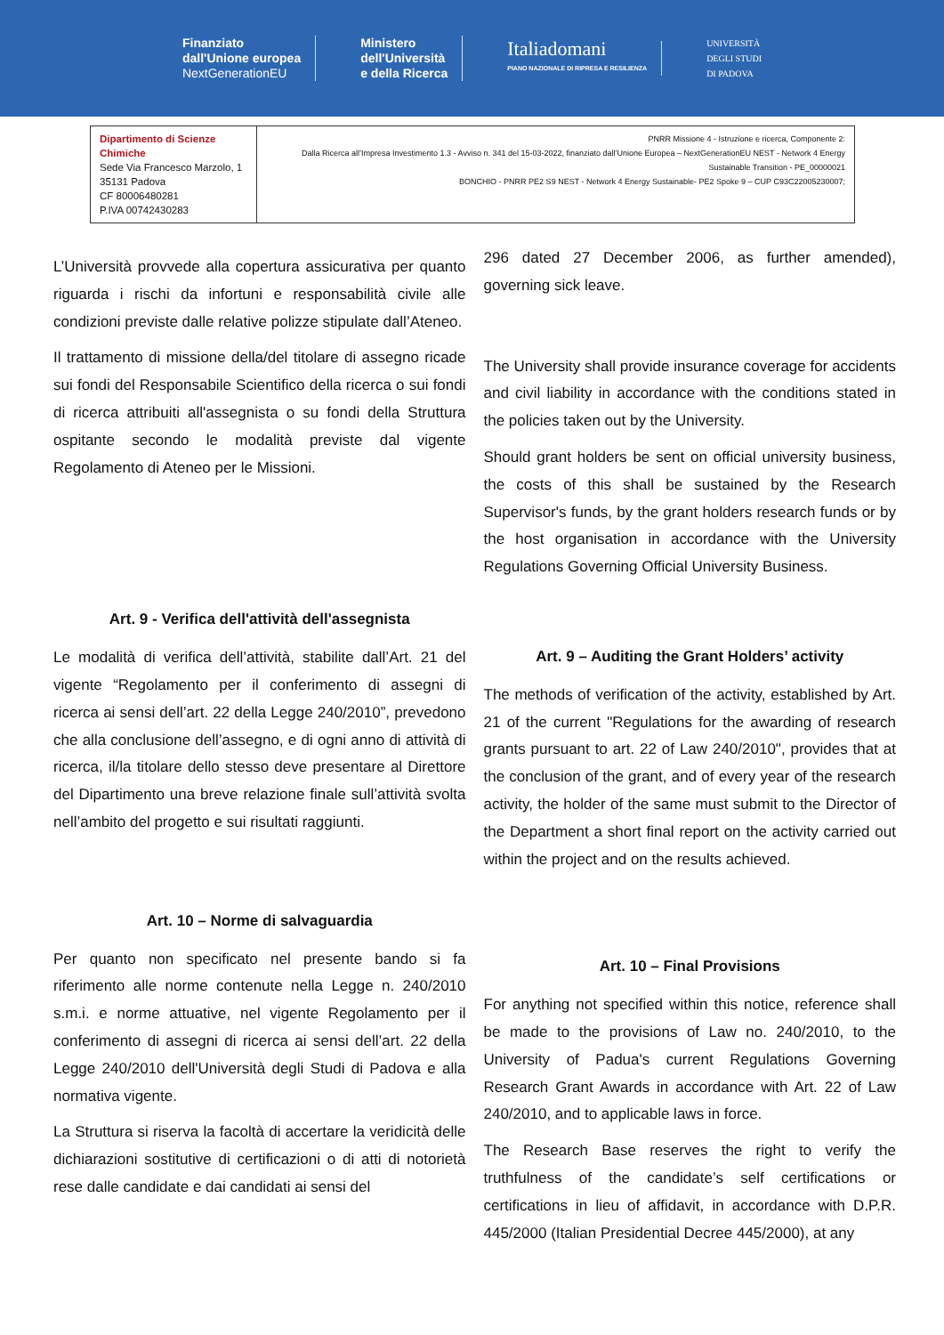Finanziato
dall'Unione europea
NextGenerationEU
Ministero
dell'Università
e della Ricerca
Italiadomani
PIANO NAZIONALE DI RIPRESA E RESILIENZA
UNIVERSITÀ
DEGLI STUDI
DI PADOVA
| Dipartimento di Scienze Chimiche Sede Via Francesco Marzolo, 1 35131 Padova CF 80006480281 P.IVA 00742430283 | PNRR Missione 4 - Istruzione e ricerca, Componente 2: Dalla Ricerca all’Impresa Investimento 1.3 - Avviso n. 341 del 15-03-2022, finanziato dall’Unione Europea – NextGenerationEU NEST - Network 4 Energy Sustainable Transition - PE_00000021 BONCHIO - PNRR PE2 S9 NEST - Network 4 Energy Sustainable- PE2 Spoke 9 – CUP C93C22005230007; |
L’Università provvede alla copertura assicurativa per quanto riguarda i rischi da infortuni e responsabilità civile alle condizioni previste dalle relative polizze stipulate dall’Ateneo.
Il trattamento di missione della/del titolare di assegno ricade sui fondi del Responsabile Scientifico della ricerca o sui fondi di ricerca attribuiti all'assegnista o su fondi della Struttura ospitante secondo le modalità previste dal vigente Regolamento di Ateneo per le Missioni.
Art. 9 - Verifica dell'attività dell'assegnista
Le modalità di verifica dell’attività, stabilite dall’Art. 21 del vigente “Regolamento per il conferimento di assegni di ricerca ai sensi dell’art. 22 della Legge 240/2010”, prevedono che alla conclusione dell’assegno, e di ogni anno di attività di ricerca, il/la titolare dello stesso deve presentare al Direttore del Dipartimento una breve relazione finale sull’attività svolta nell’ambito del progetto e sui risultati raggiunti.
Art. 10 – Norme di salvaguardia
Per quanto non specificato nel presente bando si fa riferimento alle norme contenute nella Legge n. 240/2010 s.m.i. e norme attuative, nel vigente Regolamento per il conferimento di assegni di ricerca ai sensi dell’art. 22 della Legge 240/2010 dell'Università degli Studi di Padova e alla normativa vigente.
La Struttura si riserva la facoltà di accertare la veridicità delle dichiarazioni sostitutive di certificazioni o di atti di notorietà rese dalle candidate e dai candidati ai sensi del
296 dated 27 December 2006, as further amended), governing sick leave.
The University shall provide insurance coverage for accidents and civil liability in accordance with the conditions stated in the policies taken out by the University.
Should grant holders be sent on official university business, the costs of this shall be sustained by the Research Supervisor's funds, by the grant holders research funds or by the host organisation in accordance with the University Regulations Governing Official University Business.
Art. 9 – Auditing the Grant Holders’ activity
The methods of verification of the activity, established by Art. 21 of the current "Regulations for the awarding of research grants pursuant to art. 22 of Law 240/2010", provides that at the conclusion of the grant, and of every year of the research activity, the holder of the same must submit to the Director of the Department a short final report on the activity carried out within the project and on the results achieved.
Art. 10 – Final Provisions
For anything not specified within this notice, reference shall be made to the provisions of Law no. 240/2010, to the University of Padua's current Regulations Governing Research Grant Awards in accordance with Art. 22 of Law 240/2010, and to applicable laws in force.
The Research Base reserves the right to verify the truthfulness of the candidate’s self certifications or certifications in lieu of affidavit, in accordance with D.P.R. 445/2000 (Italian Presidential Decree 445/2000), at any